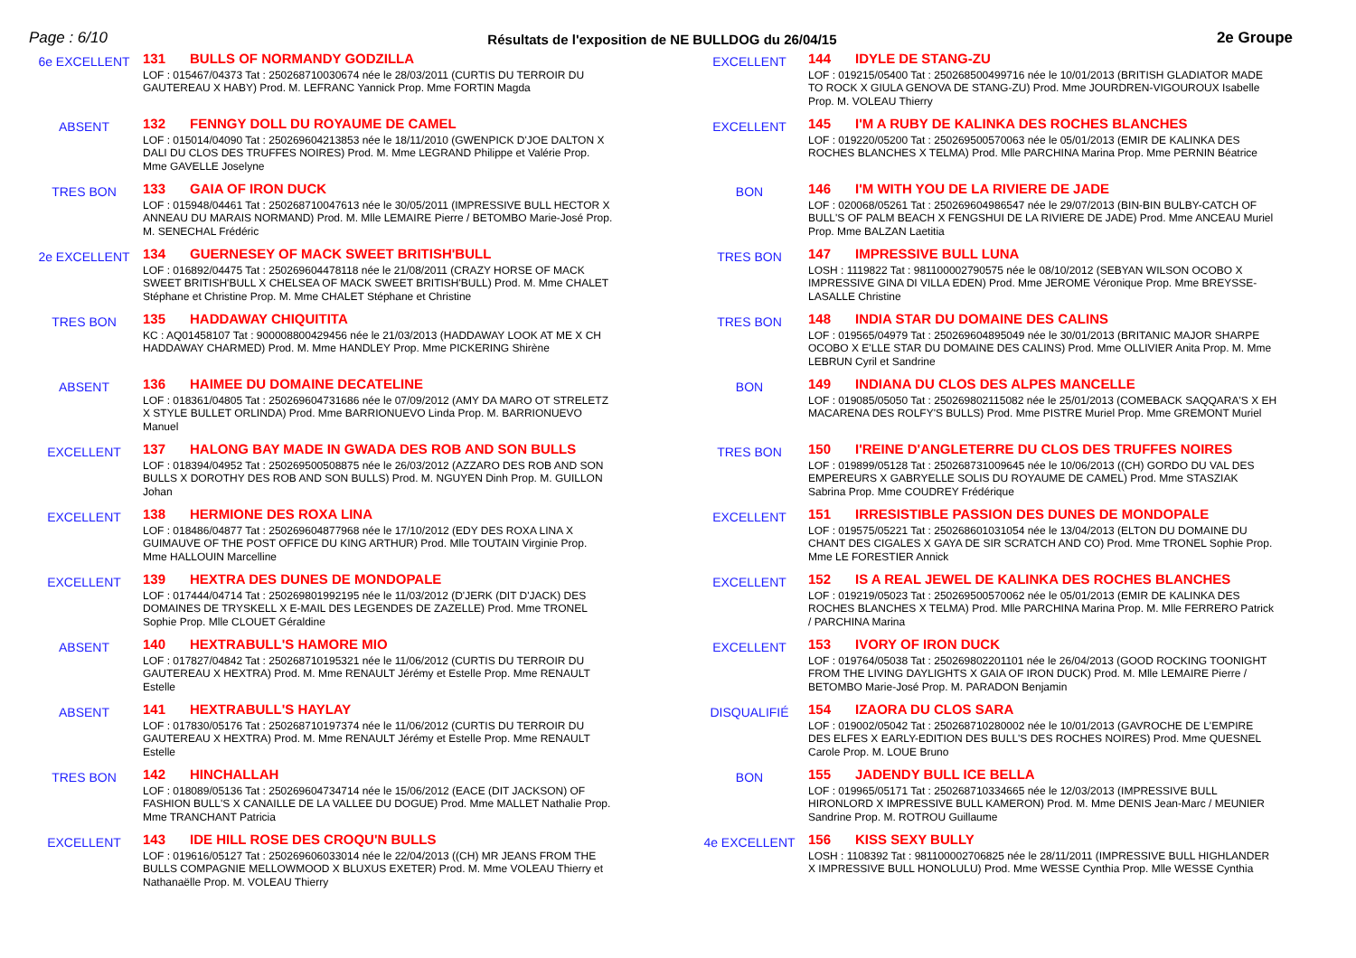Page : 6/10
Résultats de l'exposition de NE BULLDOG du 26/04/15
2e Groupe
6e EXCELLENT
131 BULLS OF NORMANDY GODZILLA
LOF : 015467/04373 Tat : 250268710030674 née le 28/03/2011 (CURTIS DU TERROIR DU GAUTEREAU X HABY) Prod. M. LEFRANC Yannick Prop. Mme FORTIN Magda
ABSENT
132 FENNGY DOLL DU ROYAUME DE CAMEL
LOF : 015014/04090 Tat : 250269604213853 née le 18/11/2010 (GWENPICK D'JOE DALTON X DALI DU CLOS DES TRUFFES NOIRES) Prod. M. Mme LEGRAND Philippe et Valérie Prop. Mme GAVELLE Joselyne
TRES BON
133 GAIA OF IRON DUCK
LOF : 015948/04461 Tat : 250268710047613 née le 30/05/2011 (IMPRESSIVE BULL HECTOR X ANNEAU DU MARAIS NORMAND) Prod. M. Mlle LEMAIRE Pierre / BETOMBO Marie-José Prop. M. SENECHAL Frédéric
2e EXCELLENT
134 GUERNESEY OF MACK SWEET BRITISH'BULL
LOF : 016892/04475 Tat : 250269604478118 née le 21/08/2011 (CRAZY HORSE OF MACK SWEET BRITISH'BULL X CHELSEA OF MACK SWEET BRITISH'BULL) Prod. M. Mme CHALET Stéphane et Christine Prop. M. Mme CHALET Stéphane et Christine
TRES BON
135 HADDAWAY CHIQUITITA
KC : AQ01458107 Tat : 900008800429456 née le 21/03/2013 (HADDAWAY LOOK AT ME X CH HADDAWAY CHARMED) Prod. M. Mme HANDLEY Prop. Mme PICKERING Shirène
ABSENT
136 HAIMEE DU DOMAINE DECATELINE
LOF : 018361/04805 Tat : 250269604731686 née le 07/09/2012 (AMY DA MARO OT STRELETZ X STYLE BULLET ORLINDA) Prod. Mme BARRIONUEVO Linda Prop. M. BARRIONUEVO Manuel
EXCELLENT
137 HALONG BAY MADE IN GWADA DES ROB AND SON BULLS
LOF : 018394/04952 Tat : 250269500508875 née le 26/03/2012 (AZZARO DES ROB AND SON BULLS X DOROTHY DES ROB AND SON BULLS) Prod. M. NGUYEN Dinh Prop. M. GUILLON Johan
EXCELLENT
138 HERMIONE DES ROXA LINA
LOF : 018486/04877 Tat : 250269604877968 née le 17/10/2012 (EDY DES ROXA LINA X GUIMAUVE OF THE POST OFFICE DU KING ARTHUR) Prod. Mlle TOUTAIN Virginie Prop. Mme HALLOUIN Marcelline
EXCELLENT
139 HEXTRA DES DUNES DE MONDOPALE
LOF : 017444/04714 Tat : 250269801992195 née le 11/03/2012 (D'JERK (DIT D'JACK) DES DOMAINES DE TRYSKELL X E-MAIL DES LEGENDES DE ZAZELLE) Prod. Mme TRONEL Sophie Prop. Mlle CLOUET Géraldine
ABSENT
140 HEXTRABULL'S HAMORE MIO
LOF : 017827/04842 Tat : 250268710195321 née le 11/06/2012 (CURTIS DU TERROIR DU GAUTEREAU X HEXTRA) Prod. M. Mme RENAULT Jérémy et Estelle Prop. Mme RENAULT Estelle
ABSENT
141 HEXTRABULL'S HAYLAY
LOF : 017830/05176 Tat : 250268710197374 née le 11/06/2012 (CURTIS DU TERROIR DU GAUTEREAU X HEXTRA) Prod. M. Mme RENAULT Jérémy et Estelle Prop. Mme RENAULT Estelle
TRES BON
142 HINCHALLAH
LOF : 018089/05136 Tat : 250269604734714 née le 15/06/2012 (EACE (DIT JACKSON) OF FASHION BULL'S X CANAILLE DE LA VALLEE DU DOGUE) Prod. Mme MALLET Nathalie Prop. Mme TRANCHANT Patricia
EXCELLENT
143 IDE HILL ROSE DES CROQU'N BULLS
LOF : 019616/05127 Tat : 250269606033014 née le 22/04/2013 ((CH) MR JEANS FROM THE BULLS COMPAGNIE MELLOWMOOD X BLUXUS EXETER) Prod. M. Mme VOLEAU Thierry et Nathanaëlle Prop. M. VOLEAU Thierry
EXCELLENT
144 IDYLE DE STANG-ZU
LOF : 019215/05400 Tat : 250268500499716 née le 10/01/2013 (BRITISH GLADIATOR MADE TO ROCK X GIULA GENOVA DE STANG-ZU) Prod. Mme JOURDREN-VIGOUROUX Isabelle Prop. M. VOLEAU Thierry
EXCELLENT
145 I'M A RUBY DE KALINKA DES ROCHES BLANCHES
LOF : 019220/05200 Tat : 250269500570063 née le 05/01/2013 (EMIR DE KALINKA DES ROCHES BLANCHES X TELMA) Prod. Mlle PARCHINA Marina Prop. Mme PERNIN Béatrice
BON
146 I'M WITH YOU DE LA RIVIERE DE JADE
LOF : 020068/05261 Tat : 250269604986547 née le 29/07/2013 (BIN-BIN BULBY-CATCH OF BULL'S OF PALM BEACH X FENGSHUI DE LA RIVIERE DE JADE) Prod. Mme ANCEAU Muriel Prop. Mme BALZAN Laetitia
TRES BON
147 IMPRESSIVE BULL LUNA
LOSH : 1119822 Tat : 981100002790575 née le 08/10/2012 (SEBYAN WILSON OCOBO X IMPRESSIVE GINA DI VILLA EDEN) Prod. Mme JEROME Véronique Prop. Mme BREYSSE-LASALLE Christine
TRES BON
148 INDIA STAR DU DOMAINE DES CALINS
LOF : 019565/04979 Tat : 250269604895049 née le 30/01/2013 (BRITANIC MAJOR SHARPE OCOBO X E'LLE STAR DU DOMAINE DES CALINS) Prod. Mme OLLIVIER Anita Prop. M. Mme LEBRUN Cyril et Sandrine
BON
149 INDIANA DU CLOS DES ALPES MANCELLE
LOF : 019085/05050 Tat : 250269802115082 née le 25/01/2013 (COMEBACK SAQQARA'S X EH MACARENA DES ROLFY'S BULLS) Prod. Mme PISTRE Muriel Prop. Mme GREMONT Muriel
TRES BON
150 I'REINE D'ANGLETERRE DU CLOS DES TRUFFES NOIRES
LOF : 019899/05128 Tat : 250268731009645 née le 10/06/2013 ((CH) GORDO DU VAL DES EMPEREURS X GABRYELLE SOLIS DU ROYAUME DE CAMEL) Prod. Mme STASZIAK Sabrina Prop. Mme COUDREY Frédérique
EXCELLENT
151 IRRESISTIBLE PASSION DES DUNES DE MONDOPALE
LOF : 019575/05221 Tat : 250268601031054 née le 13/04/2013 (ELTON DU DOMAINE DU CHANT DES CIGALES X GAYA DE SIR SCRATCH AND CO) Prod. Mme TRONEL Sophie Prop. Mme LE FORESTIER Annick
EXCELLENT
152 IS A REAL JEWEL DE KALINKA DES ROCHES BLANCHES
LOF : 019219/05023 Tat : 250269500570062 née le 05/01/2013 (EMIR DE KALINKA DES ROCHES BLANCHES X TELMA) Prod. Mlle PARCHINA Marina Prop. M. Mlle FERRERO Patrick / PARCHINA Marina
EXCELLENT
153 IVORY OF IRON DUCK
LOF : 019764/05038 Tat : 250269802201101 née le 26/04/2013 (GOOD ROCKING TOONIGHT FROM THE LIVING DAYLIGHTS X GAIA OF IRON DUCK) Prod. M. Mlle LEMAIRE Pierre / BETOMBO Marie-José Prop. M. PARADON Benjamin
DISQUALIFIÉ
154 IZAORA DU CLOS SARA
LOF : 019002/05042 Tat : 250268710280002 née le 10/01/2013 (GAVROCHE DE L'EMPIRE DES ELFES X EARLY-EDITION DES BULL'S DES ROCHES NOIRES) Prod. Mme QUESNEL Carole Prop. M. LOUE Bruno
BON
155 JADENDY BULL ICE BELLA
LOF : 019965/05171 Tat : 250268710334665 née le 12/03/2013 (IMPRESSIVE BULL HIRONLORD X IMPRESSIVE BULL KAMERON) Prod. M. Mme DENIS Jean-Marc / MEUNIER Sandrine Prop. M. ROTROU Guillaume
4e EXCELLENT
156 KISS SEXY BULLY
LOSH : 1108392 Tat : 981100002706825 née le 28/11/2011 (IMPRESSIVE BULL HIGHLANDER X IMPRESSIVE BULL HONOLULU) Prod. Mme WESSE Cynthia Prop. Mlle WESSE Cynthia